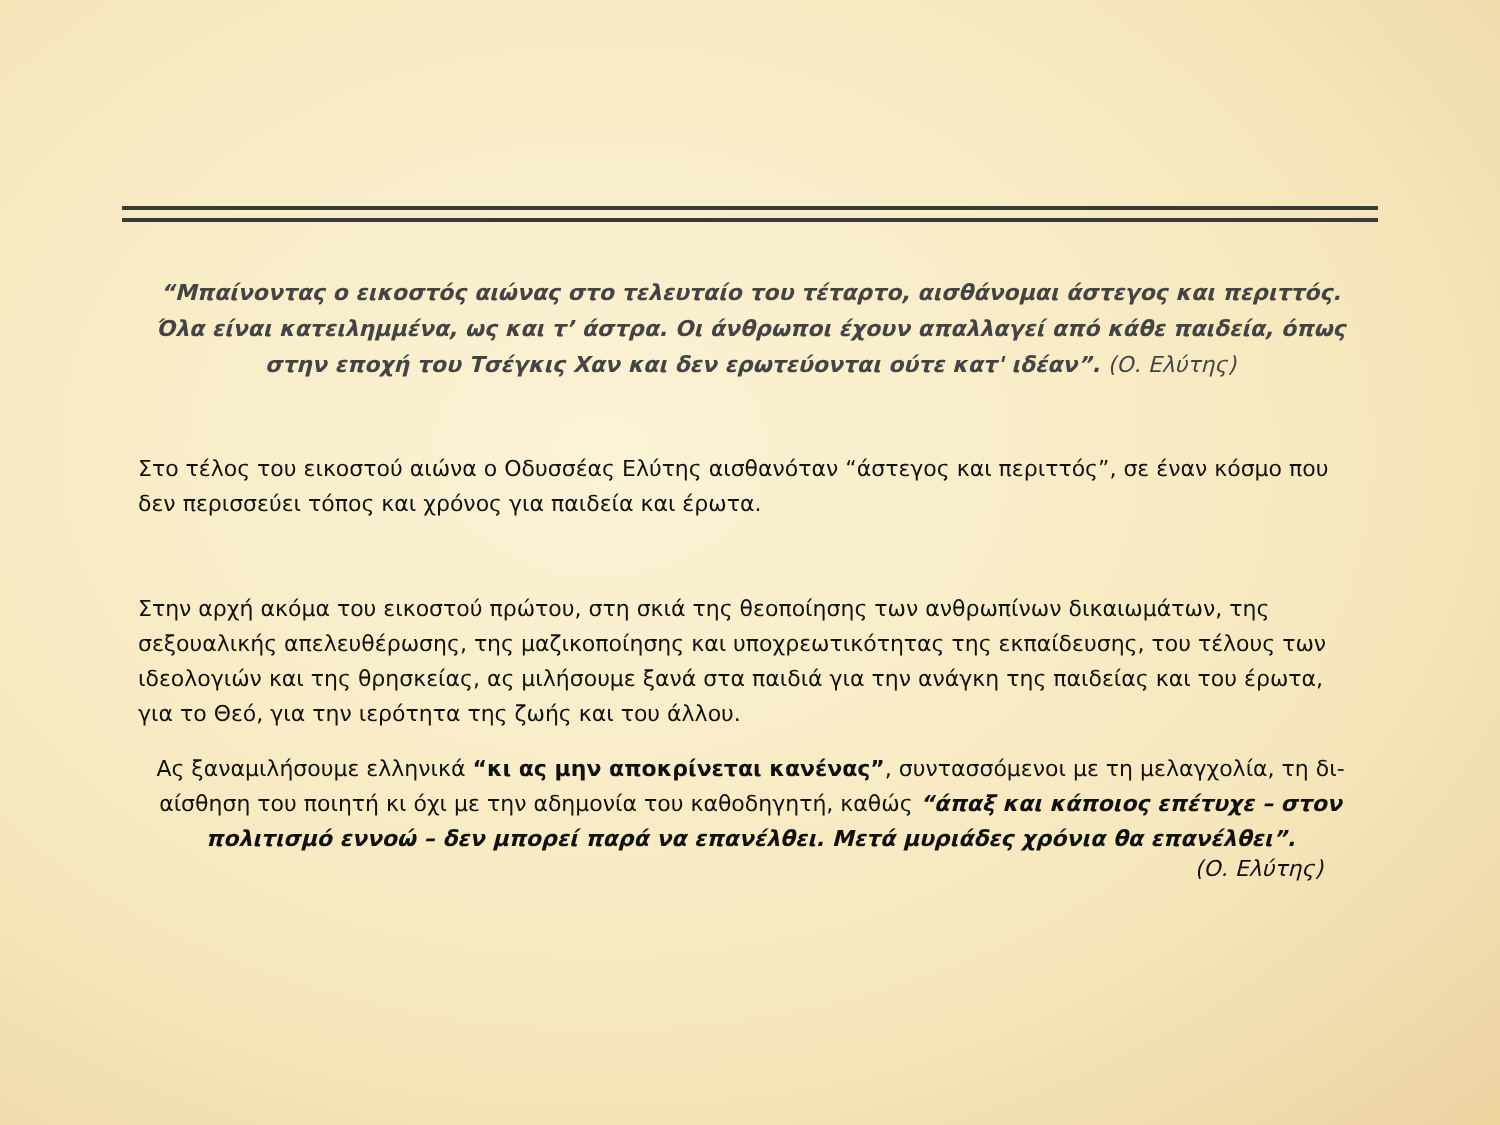“Μπαίνοντας ο εικοστός αιώνας στο τελευταίο του τέταρτο, αισθάνομαι άστεγος και περιττός. Όλα είναι κατειλημμένα, ως και τ’ άστρα. Οι άνθρωποι έχουν απαλλαγεί από κάθε παιδεία, όπως στην εποχή του Τσέγκις Χαν και δεν ερωτεύονται ούτε κατ' ιδέαν”. (Ο. Ελύτης)
Στο τέλος του εικοστού αιώνα ο Οδυσσέας Ελύτης αισθανόταν “άστεγος και περιττός”, σε έναν κόσμο που δεν περισσεύει τόπος και χρόνος για παιδεία και έρωτα.
Στην αρχή ακόμα του εικοστού πρώτου, στη σκιά της θεοποίησης των ανθρωπίνων δικαιωμάτων, της σεξουαλικής απελευθέρωσης, της μαζικοποίησης και υποχρεωτικότητας της εκπαίδευσης, του τέλους των ιδεολογιών και της θρησκείας, ας μιλήσουμε ξανά στα παιδιά για την ανάγκη της παιδείας και του έρωτα, για το Θεό, για την ιερότητα της ζωής και του άλλου.
Ας ξαναμιλήσουμε ελληνικά “κι ας μην αποκρίνεται κανένας”, συντασσόμενοι με τη μελαγχολία, τη δι-αίσθηση του ποιητή κι όχι με την αδημονία του καθοδηγητή, καθώς “άπαξ και κάποιος επέτυχε – στον πολιτισμό εννοώ – δεν μπορεί παρά να επανέλθει. Μετά μυριάδες χρόνια θα επανέλθει”.
(Ο. Ελύτης)